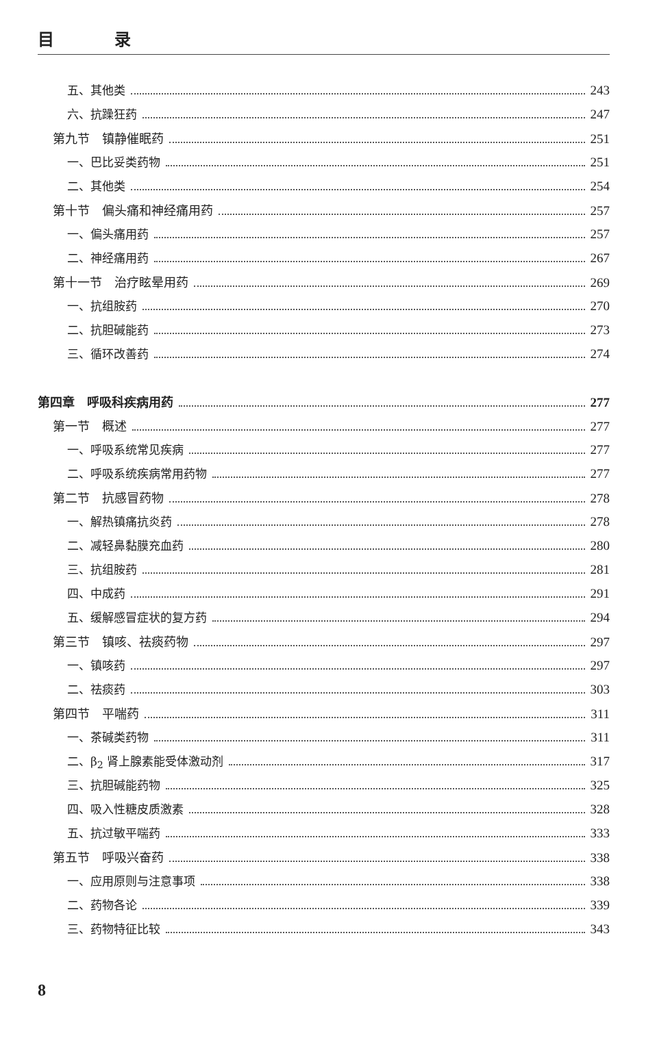目 录
五、其他类 243
六、抗躁狂药 247
第九节　镇静催眠药 251
一、巴比妥类药物 251
二、其他类 254
第十节　偏头痛和神经痛用药 257
一、偏头痛用药 257
二、神经痛用药 267
第十一节　治疗眩晕用药 269
一、抗组胺药 270
二、抗胆碱能药 273
三、循环改善药 274
第四章　呼吸科疾病用药 277
第一节　概述 277
一、呼吸系统常见疾病 277
二、呼吸系统疾病常用药物 277
第二节　抗感冒药物 278
一、解热镇痛抗炎药 278
二、减轻鼻黏膜充血药 280
三、抗组胺药 281
四、中成药 291
五、缓解感冒症状的复方药 294
第三节　镇咳、祛痰药物 297
一、镇咳药 297
二、祛痰药 303
第四节　平喘药 311
一、茶碱类药物 311
二、β<sub>2</sub> 肾上腺素能受体激动剂 317
三、抗胆碱能药物 325
四、吸入性糖皮质激素 328
五、抗过敏平喘药 333
第五节　呼吸兴奋药 338
一、应用原则与注意事项 338
二、药物各论 339
三、药物特征比较 343
8